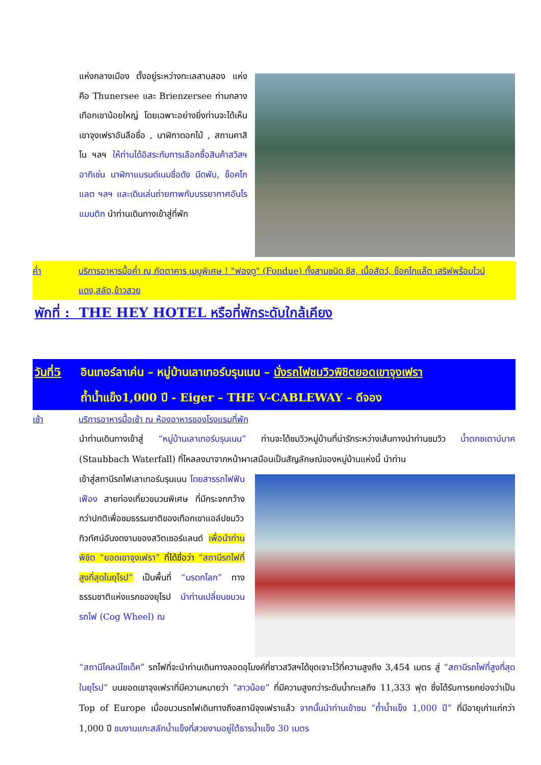แห่งกลางเมือง ตั้งอยู่ระหว่างทะเลสาบสอง แห่งคือ Thunersee และ Brienzersee ท่ามกลางเทือกเขาน้อยใหญ่ โดยเฉพาะอย่างยิ่งท่านจะได้เห็นเขาจุงเฟราอันลือชื่อ , นาฬิกาดอกไม้ , สถานคาสิโน ฯลฯ ให้ท่านได้อิสระกับการเลือกซื้อสินค้าสวิสฯ อาทิเช่น นาฬิกาแบรนด์เนมชื่อดัง มีดพับ, ช็อคโกแลต ฯลฯ และเดินเล่นถ่ายภาพกับบรรยากาศอันโรแมนติก นำท่านเดินทางเข้าสู่ที่พัก
ค่ำ บริการอาหารมื้อค่ำ ณ ภัตตาคาร เมนูพิเศษ ! "ฟองดู" (Fondue) ทั้งสามชนิด ชีส, เนื้อสัตว์, ช็อคโกแล๊ต เสริฟพร้อมไวน์แดง,สลัด,ข้าวสวย
พักที่ : THE HEY HOTEL หรือที่พักระดับใกล้เคียง
วันที่5
อินเทอร์ลาเค่น – หมู่บ้านเลาเทอร์บรุนเนน – นั่งรถไฟชมวิวพิชิตยอดเขาจุงเฟรา
ถ้ำน้ำแข็ง1,000 ปี - Eiger – THE V-CABLEWAY – ดีจอง
เช้า บริการอาหารมื้อเช้า ณ ห้องอาหารของโรงแรมที่พัก
นำท่านเดินทางเข้าสู่ “หมู่บ้านเลาเทอร์บรุนเนน” ท่านจะได้ชมวิวหมู่บ้านที่น่ารักระหว่างเส้นทางนำท่านชมวิว น้ำตกชเตาบ์บาค (Staubbach Waterfall) ที่ไหลลงมาจากหน้าผาเสมือนเป็นสัญลักษณ์ของหมู่บ้านแห่งนี้ นำท่าน
เข้าสู่สถานีรถไฟเลาเทอร์บรุนเนน โดยสารรถไฟฟันเฟือง สายท่องเที่ยวขบวนพิเศษ ที่มีกระจกกว้างกว่าปกติเพื่อชมธรรมชาติของเทือกเขาแอล์ปชมวิวทิวทัศน์อันงดงามของสวิตเซอร์แลนด์ เพื่อนำท่านพิชิต “ยอดเขาจุงเฟรา” ที่ได้ชื่อว่า “สถานีรถไฟที่สูงที่สุดในยุโรป” เป็นพื้นที่ “มรดกโลก” ทางธรรมชาติแห่งแรกของยุโรป นำท่านเปลี่ยนขบวนรถไฟ (Cog Wheel) ณ
“สถานีไคลน์ไชเด็ค” รถไฟที่จะนำท่านเดินทางลอดอุโมงค์ที่ชาวสวิสฯได้ขุดเจาะไว้ที่ความสูงถึง 3,454 เมตร สู่ “สถานีรถไฟที่สูงที่สุดในยุโรป” บนยอดเขาจุงเฟราที่มีความหมายว่า “สาวน้อย” ที่มีความสูงกว่าระดับน้ำทะเลถึง 11,333 ฟุต ซึ่งได้รับการยกย่องว่าเป็น Top of Europe เมื่อขบวนรถไฟเดินทางถึงสถานีจุงเฟราแล้ว จากนั้นนำท่านเข้าชม “ถ้ำน้ำแข็ง 1,000 ปี” ที่มีอายุเก่าแก่กว่า 1,000 ปี ชมงานแกะสลักน้ำแข็งที่สวยงามอยู่ใต้ธารน้ำแข็ง 30 เมตร